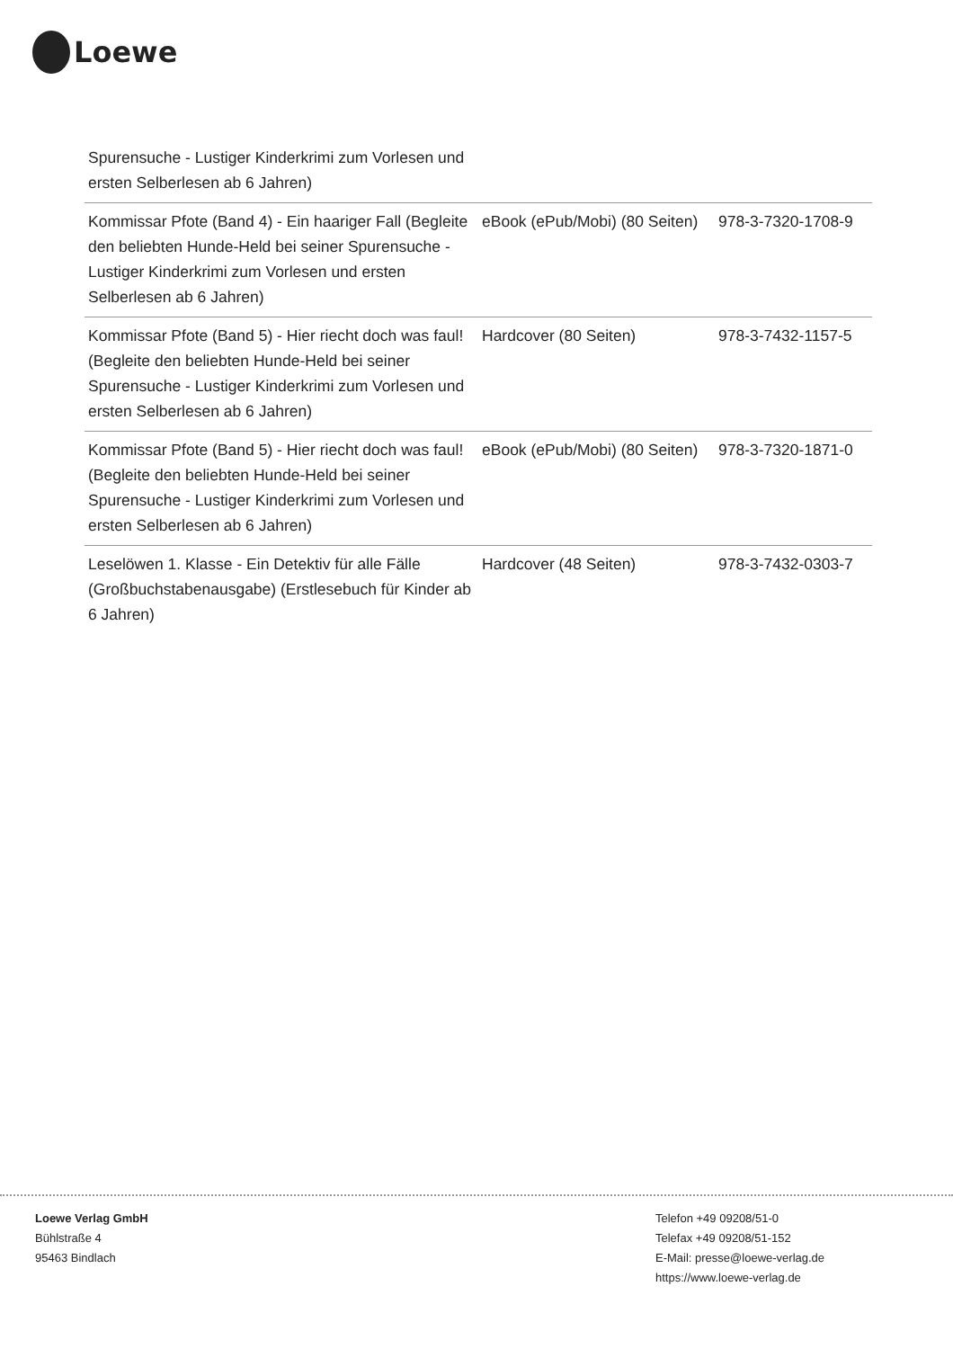Loewe
| Spurensuche - Lustiger Kinderkrimi zum Vorlesen und ersten Selberlesen ab 6 Jahren) | | |
| Kommissar Pfote (Band 4) - Ein haariger Fall (Begleite den beliebten Hunde-Held bei seiner Spurensuche - Lustiger Kinderkrimi zum Vorlesen und ersten Selberlesen ab 6 Jahren) | eBook (ePub/Mobi) (80 Seiten) | 978-3-7320-1708-9 |
| Kommissar Pfote (Band 5) - Hier riecht doch was faul! (Begleite den beliebten Hunde-Held bei seiner Spurensuche - Lustiger Kinderkrimi zum Vorlesen und ersten Selberlesen ab 6 Jahren) | Hardcover (80 Seiten) | 978-3-7432-1157-5 |
| Kommissar Pfote (Band 5) - Hier riecht doch was faul! (Begleite den beliebten Hunde-Held bei seiner Spurensuche - Lustiger Kinderkrimi zum Vorlesen und ersten Selberlesen ab 6 Jahren) | eBook (ePub/Mobi) (80 Seiten) | 978-3-7320-1871-0 |
| Leselöwen 1. Klasse - Ein Detektiv für alle Fälle (Großbuchstabenausgabe) (Erstlesebuch für Kinder ab 6 Jahren) | Hardcover (48 Seiten) | 978-3-7432-0303-7 |
Loewe Verlag GmbH
Bühlstraße 4
95463 Bindlach
Telefon +49 09208/51-0
Telefax +49 09208/51-152
E-Mail: presse@loewe-verlag.de
https://www.loewe-verlag.de